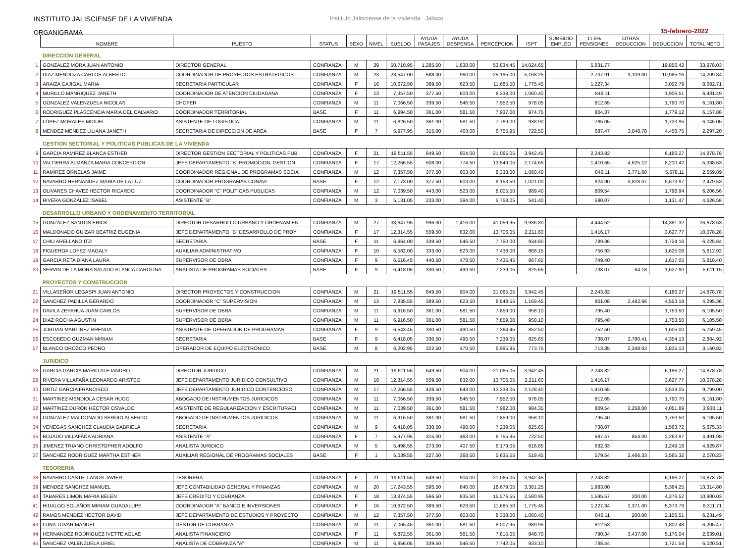INSTITUTO JALISCIENSE DE LA VIVIENDA
ORGANIGRAMA
Instituto Jalisciense de la Vivienda Jalisco
15-febrero-2022
| | NOMBRE | PUESTO | STATUS | SEXO | NIVEL | SUELDO | AYUDA PASAJES | AYUDA DESPENSA | PERCEPCION | ISPT | SUBSIDIO EMPLEO | 11.5% PENSIONES | OTRAS DEDUCCION | DEDUCCION | TOTAL NETO |
| --- | --- | --- | --- | --- | --- | --- | --- | --- | --- | --- | --- | --- | --- | --- | --- |
| | DIRECCION GENERAL | | | | | | | | | | | | | | |
| 1 | GONZALEZ MORA JUAN ANTONIO | DIRECTOR GENERAL | CONFIANZA | M | 29 | 50,710.95 | 1,285.50 | 1,838.00 | 53,834.45 | 14,024.65 | | 5,831.77 | | 19,856.42 | 33,978.03 |
| 2 | DIAZ MENDOZA CARLOS ALBERTO | COORDINADOR DE PROYECTOS ESTRATEGICOS | CONFIANZA | M | 23 | 23,547.00 | 688.00 | 960.00 | 25,195.00 | 5,168.25 | | 2,707.91 | 3,109.00 | 10,985.16 | 14,209.84 |
| 3 | ARAIZA CAJIGAL MARIA | SECRETARIA PARTICULAR | CONFIANZA | F | 16 | 10,672.50 | 389.50 | 623.50 | 11,685.50 | 1,775.45 | | 1,227.34 | | 3,002.79 | 8,682.71 |
| 4 | MURILLO MANRIQUEZ JANETH | COORDINADOR DE ATENCION CIUDADANA | CONFIANZA | F | 13 | 7,357.50 | 377.50 | 603.00 | 8,338.00 | 1,060.40 | | 846.11 | | 1,906.51 | 6,431.49 |
| 5 | GONZALEZ VALENZUELA NICOLAS | CHOFER | CONFIANZA | M | 11 | 7,066.50 | 339.50 | 546.50 | 7,952.50 | 978.05 | | 812.65 | | 1,790.70 | 6,161.80 |
| 6 | RODRIGUEZ PLASCENCIA MARIA DEL CALVARIO | COORDINADOR TERRITORIAL | BASE | F | 11 | 6,994.50 | 361.00 | 581.50 | 7,937.00 | 974.75 | | 804.37 | | 1,779.12 | 6,157.88 |
| 7 | LÓPEZ MORALES MIGUEL | ASISTENTE DE LOGISTICA | CONFIANZA | M | 11 | 6,826.50 | 361.00 | 581.50 | 7,769.00 | 938.90 | | 785.05 | | 1,723.95 | 6,045.05 |
| 8 | MENDEZ MENDEZ LILIANA JANETH | SECRETARIA DE DIRECCION DE AREA | BASE | F | 7 | 5,977.95 | 315.00 | 463.00 | 6,755.95 | 722.50 | | 687.47 | 3,048.78 | 4,458.75 | 2,297.20 |
| | GESTION SECTORIAL Y POLITICAS PUBLICAS DE LA VIVIENDA | | | | | | | | | | | | | | |
| 9 | GARCIA RAMIREZ BLANCA ESTHER | DIRECTOR GESTION SECTORIAL Y POLITICAS PUB | CONFIANZA | F | 21 | 19,511.55 | 649.50 | 904.00 | 21,065.05 | 3,942.45 | | 2,243.82 | | 6,186.27 | 14,878.78 |
| 10 | VALTIERRA ALMANZA MARIA CONCEPCION | JEFE DEPARTAMENTO "B" PROMOCION, GESTION | CONFIANZA | F | 17 | 12,266.55 | 508.00 | 774.50 | 13,549.05 | 2,174.65 | | 1,410.65 | 4,625.12 | 8,210.42 | 5,338.63 |
| 11 | RAMIREZ ORNELAS JAIME | COORDINADOR REGIONAL DE PROGRAMAS SOCIA | CONFIANZA | M | 12 | 7,357.50 | 377.50 | 603.00 | 8,338.00 | 1,060.40 | | 846.11 | 3,771.60 | 5,678.11 | 2,659.89 |
| 12 | NAVARRO HERNANDEZ MARIA DE LA LUZ | COORDINADOR PROGRAMAS CONAVI | BASE | F | 12 | 7,173.00 | 377.50 | 603.00 | 8,153.50 | 1,021.00 | | 824.90 | 3,828.07 | 5,673.97 | 2,479.53 |
| 13 | OLIVARES CHAVEZ HECTOR RICARDO | COORDINADOR "C" POLITICAS PUBLICAS | CONFIANZA | M | 12 | 7,039.50 | 443.00 | 523.00 | 8,005.50 | 989.40 | | 809.54 | | 1,798.94 | 6,206.56 |
| 14 | RIVERA GONZÁLEZ ISABEL | ASISTENTE "B" | CONFIANZA | M | 3 | 5,131.05 | 233.00 | 394.00 | 5,758.05 | 541.40 | | 590.07 | | 1,131.47 | 4,626.58 |
| | DESARROLLO URBANO Y ORDENAMIENTO TERRITORIAL | | | | | | | | | | | | | | |
| 15 | GONZALEZ SANTOS ERICK | DIRECTOR DESARROLLO URBANO Y ORDENAMIEN | CONFIANZA | M | 27 | 38,647.95 | 996.00 | 1,416.00 | 41,059.95 | 9,936.80 | | 4,444.52 | | 14,381.32 | 26,678.63 |
| 16 | MALDONADO GUIZAR BEATRIZ EUGENIA | JEFE DEPARTAMENTO "B" DESARROLLO DE PROY | CONFIANZA | F | 17 | 12,314.55 | 559.50 | 832.00 | 13,706.05 | 2,211.60 | | 1,416.17 | | 3,627.77 | 10,078.28 |
| 17 | CHIU ARELLANO ITZI | SECRETARIA | BASE | F | 11 | 6,864.00 | 339.50 | 546.50 | 7,750.00 | 934.80 | | 789.36 | | 1,724.16 | 6,025.84 |
| 18 | FIGUEROA LOPEZ MAGALY | AUXILIAR ADMINISTRATIVO | CONFIANZA | F | 10 | 6,582.00 | 333.00 | 523.00 | 7,438.00 | 868.15 | | 756.93 | | 1,625.08 | 5,812.92 |
| 19 | GARCIA RETA DIANA LAURA | SUPERVISOR DE OBRA | CONFIANZA | F | 9 | 6,516.45 | 440.50 | 478.50 | 7,435.45 | 867.65 | | 749.40 | | 1,617.05 | 5,818.40 |
| 20 | SERVIN DE LA MORA SALADO BLANCA CAROLINA | ANALISTA DE PROGRAMAS SOCIALES | BASE | F | 9 | 6,418.05 | 330.50 | 490.50 | 7,239.05 | 825.65 | | 738.07 | 64.18 | 1,627.90 | 5,611.15 |
| | PROYECTOS Y CONSTRUCCION | | | | | | | | | | | | | | |
| 21 | VILLASEÑOR LEGASPI JUAN ANTONIO | DIRECTOR PROYECTOS Y CONSTRUCCION | CONFIANZA | M | 21 | 19,511.55 | 649.50 | 904.00 | 21,065.05 | 3,942.45 | | 2,243.82 | | 6,186.27 | 14,878.78 |
| 22 | SANCHEZ PADILLA GERARDO | COORDINADOR "C" SUPERVISION | CONFIANZA | M | 13 | 7,835.55 | 389.50 | 623.50 | 8,848.55 | 1,169.45 | | 901.08 | 2,482.66 | 4,553.19 | 4,295.36 |
| 23 | DAVILA ZEPAHUA JUAN CARLOS | SUPERVISOR DE OBRA | CONFIANZA | M | 11 | 6,916.50 | 361.00 | 581.50 | 7,859.00 | 958.10 | | 795.40 | | 1,753.50 | 6,105.50 |
| 24 | DIAZ ROCHA AGUSTIN | SUPERVISOR DE OBRA | CONFIANZA | M | 11 | 6,916.50 | 361.00 | 581.50 | 7,859.00 | 958.10 | | 795.40 | | 1,753.50 | 6,105.50 |
| 25 | JORDAN MARTINEZ BRENDA | ASISTENTE DE OPERACIÓN DE PROGRAMAS | CONFIANZA | F | 9 | 6,543.45 | 330.50 | 490.50 | 7,364.45 | 852.50 | | 752.50 | | 1,605.00 | 5,759.45 |
| 26 | ESCOBEDO GUZMAN MIRIAM | SECRETARIA | BASE | F | 9 | 6,418.05 | 330.50 | 490.50 | 7,239.05 | 825.65 | | 738.07 | 2,790.41 | 4,354.13 | 2,884.92 |
| 27 | BLANCO OROZCO PEDRO | OPERADOR DE EQUIPO ELECTRONICO | BASE | M | 8 | 6,202.95 | 322.50 | 470.50 | 6,995.95 | 773.75 | | 713.35 | 2,348.03 | 3,835.13 | 3,160.82 |
| | JURIDICO | | | | | | | | | | | | | | |
| 28 | GARCIA GARCIA MARIO ALEJANDRO | DIRECTOR JURIDICO | CONFIANZA | M | 21 | 19,511.55 | 649.50 | 904.00 | 21,065.05 | 3,942.45 | | 2,243.82 | | 6,186.27 | 14,878.78 |
| 29 | RIVERA VILLAFAÑA LEONARDO ARISTEO | JEFE DEPARTAMENTO JURIDICO CONSULTIVO | CONFIANZA | M | 18 | 12,314.55 | 559.50 | 832.00 | 13,706.05 | 2,211.60 | | 1,416.17 | | 3,627.77 | 10,078.28 |
| 30 | ORTIZ GARCIA FRANCISCO | JEFE DEPARTAMENTO JURIDICO CONTENCIOSO | CONFIANZA | M | 17 | 12,266.55 | 428.50 | 643.00 | 13,338.05 | 2,128.40 | | 1,410.65 | | 3,539.05 | 9,799.00 |
| 31 | MARTINEZ MENDIOLA CESAR HUGO | ABOGADO DE INSTRUMENTOS JURIDICOS | CONFIANZA | M | 11 | 7,066.50 | 339.50 | 546.50 | 7,952.50 | 978.05 | | 812.65 | | 1,790.70 | 6,161.80 |
| 32 | MARTINEZ DURON HECTOR OSVALDO | ASISTENTE DE REGULARIZACION Y ESCRITURACI | CONFIANZA | M | 11 | 7,039.50 | 361.00 | 581.50 | 7,982.00 | 984.35 | | 809.54 | 2,258.00 | 4,051.89 | 3,930.11 |
| 33 | GONZALEZ MALDONADO SERGIO ALBERTO | ABOGADO DE INSTRUMENTOS JURIDICOS | CONFIANZA | M | 11 | 6,916.50 | 361.00 | 581.50 | 7,859.00 | 958.10 | | 795.40 | | 1,753.50 | 6,105.50 |
| 34 | VENEGAS SANCHEZ CLAUDIA GABRIELA | SECRETARIA | CONFIANZA | M | 9 | 6,418.05 | 330.50 | 490.50 | 7,239.05 | 825.65 | | 738.07 | | 1,563.72 | 5,675.33 |
| 35 | BOJADO VILLAFAÑA ADRIANA | ASISTENTE "A" | CONFIANZA | F | 7 | 5,977.95 | 315.00 | 463.00 | 6,755.95 | 722.50 | | 687.47 | 854.00 | 2,263.97 | 4,491.98 |
| 36 | JIMENEZ TRIANO CHRISTOPHER ADOLFO | ANALISTA JURIDICO | CONFIANZA | M | 5 | 5,498.55 | 273.00 | 407.50 | 6,179.05 | 616.85 | | 632.33 | | 1,249.18 | 4,929.87 |
| 37 | SANCHEZ RODRIGUEZ MARTHA ESTHER | AUXILIAR REGIONAL DE PROGRAMAS SOCIALES | BASE | F | 1 | 5,039.55 | 227.50 | 368.50 | 5,635.55 | 519.45 | | 579.54 | 2,466.33 | 3,565.32 | 2,070.23 |
| | TESORERIA | | | | | | | | | | | | | | |
| 38 | NAVARRO CASTELLANOS JAVIER | TESORERA | CONFIANZA | F | 21 | 19,511.55 | 649.50 | 904.00 | 21,065.05 | 3,942.45 | | 2,243.82 | | 6,186.27 | 14,878.78 |
| 39 | MENDEZ SANCHEZ MANUEL | JEFE CONTABILIDAD GENERAL Y FINANZAS | CONFIANZA | M | 20 | 17,243.55 | 595.50 | 840.00 | 18,679.05 | 3,381.25 | | 1,983.00 | | 5,364.25 | 13,314.80 |
| 40 | TABARES LIMON MARIA BELEN | JEFE CREDITO Y COBRANZA | CONFIANZA | F | 18 | 13,874.55 | 566.50 | 835.50 | 15,276.55 | 2,580.95 | | 1,595.57 | 200.00 | 4,376.52 | 10,900.03 |
| 41 | HIDALGO BOLAÑOS MIRIAM GUADALUPE | COORDINADOR "A" BANCO E INVERSIONES | CONFIANZA | F | 16 | 10,672.50 | 389.50 | 623.50 | 11,685.50 | 1,775.45 | | 1,227.34 | 2,371.00 | 5,373.79 | 6,311.71 |
| 42 | RAMOS MENDEZ HECTOR DAVID | JEFE DEPARTAMENTO DE ESTUDIOS Y PROYECTO | CONFIANZA | M | 12 | 7,357.50 | 377.50 | 603.00 | 8,338.00 | 1,060.40 | | 846.11 | 200.00 | 2,106.51 | 6,231.49 |
| 43 | LUNA TOVAR MANUEL | GESTOR DE COBRANZA | CONFIANZA | M | 11 | 7,065.45 | 361.00 | 581.50 | 8,007.95 | 989.95 | | 812.53 | | 1,802.48 | 6,205.47 |
| 44 | HERNANDEZ RODRIGUEZ IVETTE AGLAE | ANALISTA FINANCIERO | CONFIANZA | F | 11 | 6,872.55 | 361.00 | 581.50 | 7,815.05 | 948.70 | | 790.34 | 3,437.00 | 5,176.04 | 2,639.01 |
| 45 | SANCHEZ VALENZUELA URIEL | ANALISTA DE COBRANZA "A" | CONFIANZA | M | 11 | 6,856.05 | 339.50 | 546.50 | 7,742.05 | 933.10 | | 788.44 | | 1,721.54 | 6,020.51 |